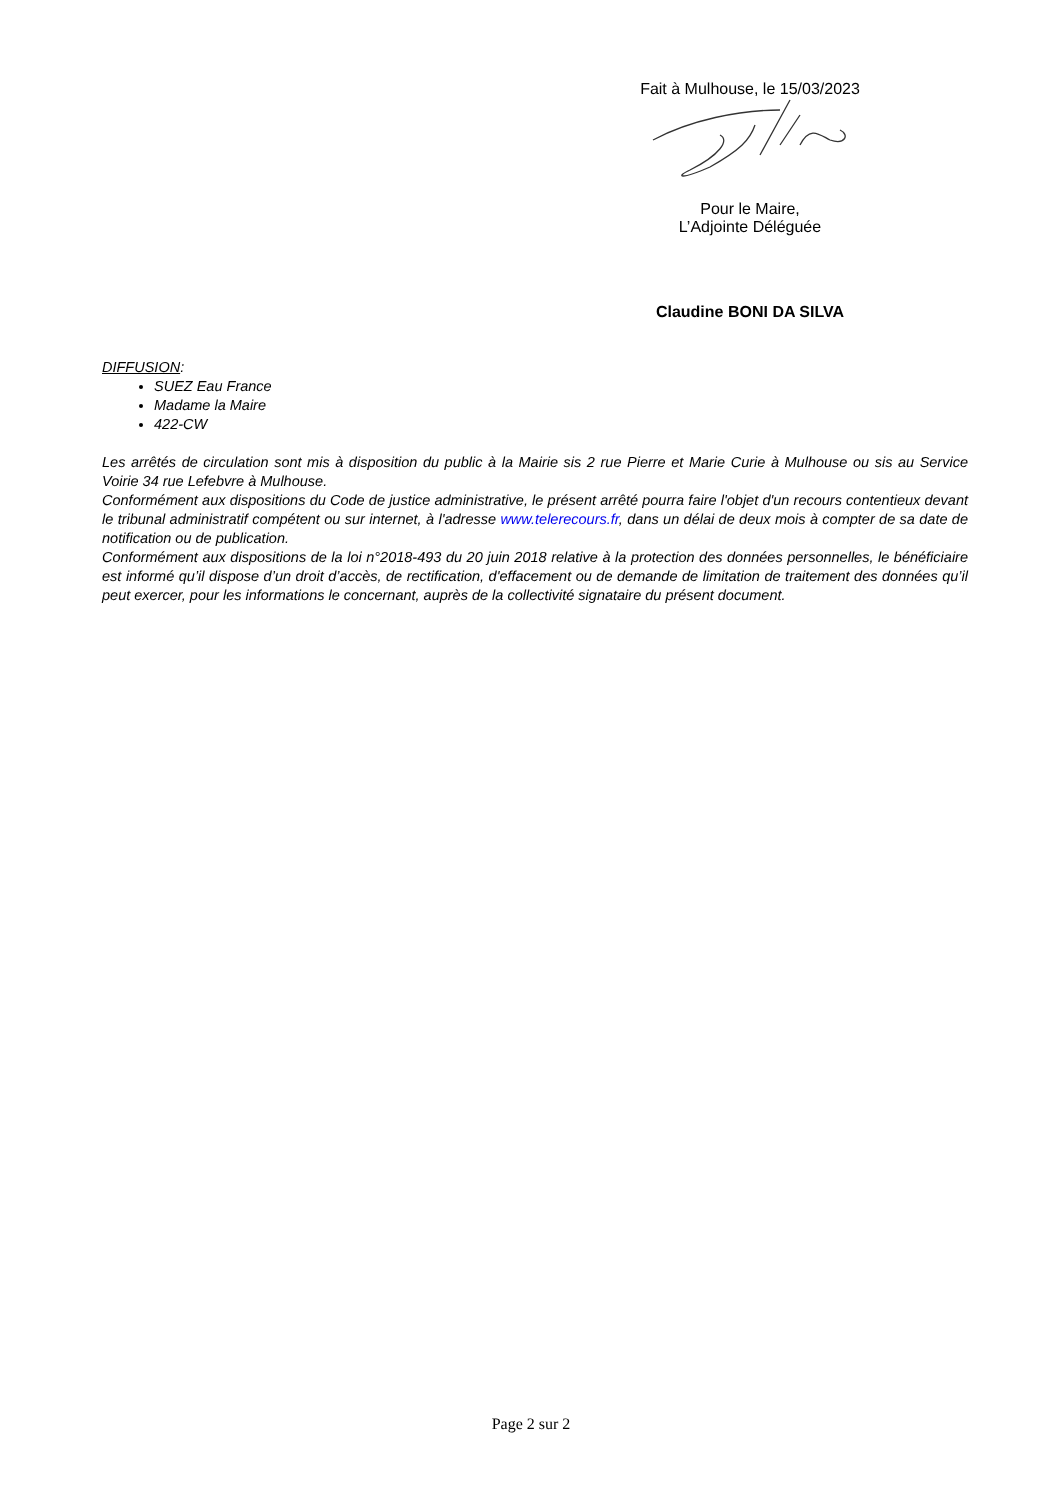Fait à Mulhouse, le 15/03/2023
Pour le Maire,
L’Adjointe Déléguée
Claudine BONI DA SILVA
DIFFUSION:
SUEZ Eau France
Madame la Maire
422-CW
Les arrêtés de circulation sont mis à disposition du public à la Mairie sis 2 rue Pierre et Marie Curie à Mulhouse ou sis au Service Voirie 34 rue Lefebvre à Mulhouse.
Conformément aux dispositions du Code de justice administrative, le présent arrêté pourra faire l'objet d'un recours contentieux devant le tribunal administratif compétent ou sur internet, à l'adresse www.telerecours.fr, dans un délai de deux mois à compter de sa date de notification ou de publication.
Conformément aux dispositions de la loi n°2018-493 du 20 juin 2018 relative à la protection des données personnelles, le bénéficiaire est informé qu’il dispose d’un droit d’accès, de rectification, d'effacement ou de demande de limitation de traitement des données qu’il peut exercer, pour les informations le concernant, auprès de la collectivité signataire du présent document.
Page 2 sur 2